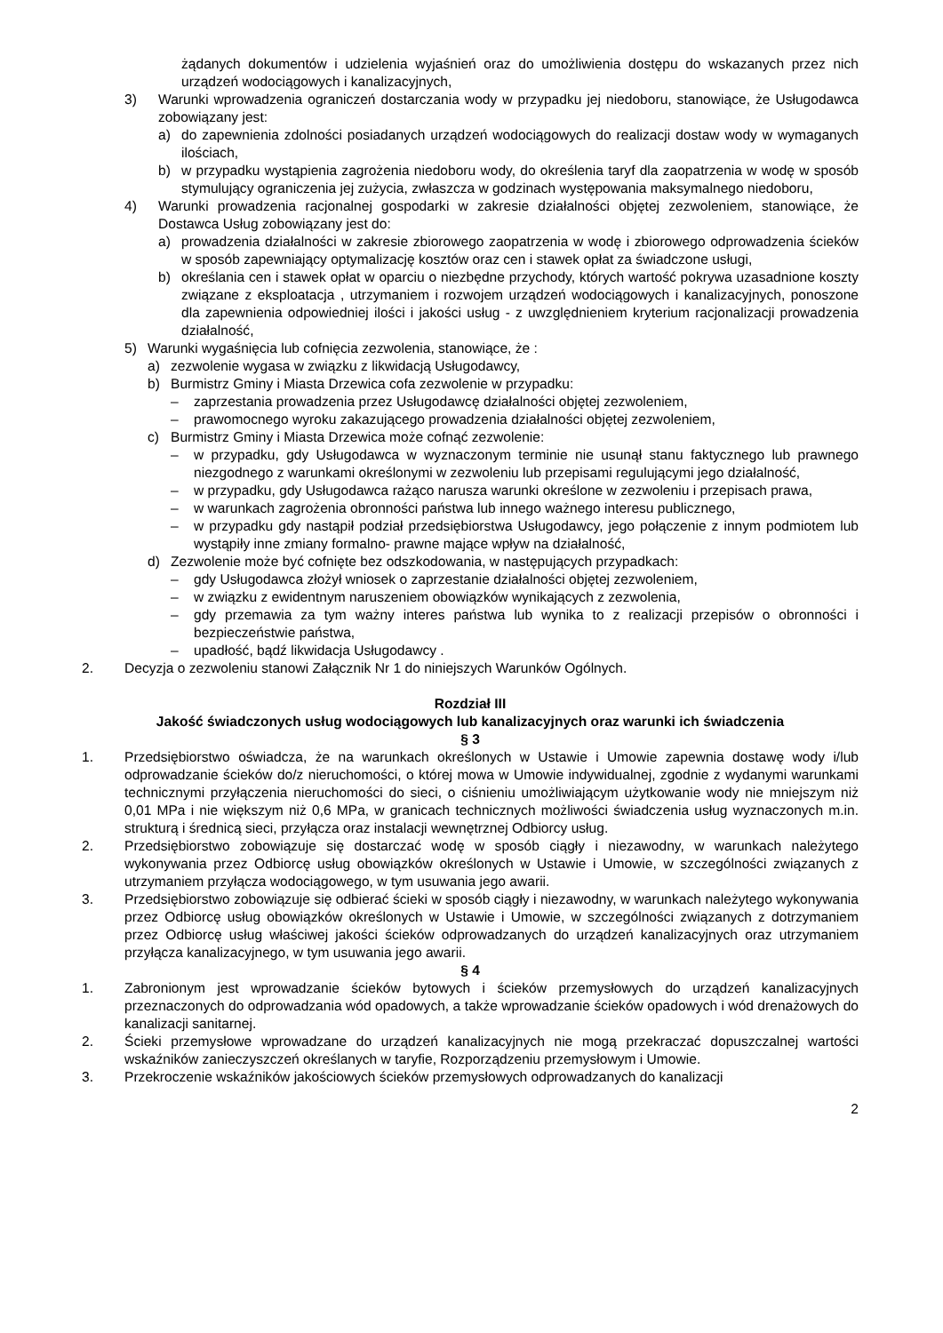żądanych dokumentów i udzielenia wyjaśnień oraz do umożliwienia dostępu do wskazanych przez nich urządzeń wodociągowych i kanalizacyjnych,
3) Warunki wprowadzenia ograniczeń dostarczania wody w przypadku jej niedoboru, stanowiące, że Usługodawca zobowiązany jest:
a) do zapewnienia zdolności posiadanych urządzeń wodociągowych do realizacji dostaw wody w wymaganych ilościach,
b) w przypadku wystąpienia zagrożenia niedoboru wody, do określenia taryf dla zaopatrzenia w wodę w sposób stymulujący ograniczenia jej zużycia, zwłaszcza w godzinach występowania maksymalnego niedoboru,
4) Warunki prowadzenia racjonalnej gospodarki w zakresie działalności objętej zezwoleniem, stanowiące, że Dostawca Usług zobowiązany jest do:
a) prowadzenia działalności w zakresie zbiorowego zaopatrzenia w wodę i zbiorowego odprowadzenia ścieków w sposób zapewniający optymalizację kosztów oraz cen i stawek opłat za świadczone usługi,
b) określania cen i stawek opłat w oparciu o niezbędne przychody, których wartość pokrywa uzasadnione koszty związane z eksploatacja , utrzymaniem i rozwojem urządzeń wodociągowych i kanalizacyjnych, ponoszone dla zapewnienia odpowiedniej ilości i jakości usług - z uwzględnieniem kryterium racjonalizacji prowadzenia działalność,
5) Warunki wygaśnięcia lub cofnięcia zezwolenia, stanowiące, że :
a) zezwolenie wygasa w związku z likwidacją Usługodawcy,
b) Burmistrz Gminy i Miasta Drzewica cofa zezwolenie w przypadku:
– zaprzestania prowadzenia przez Usługodawcę działalności objętej zezwoleniem,
– prawomocnego wyroku zakazującego prowadzenia działalności objętej zezwoleniem,
c) Burmistrz Gminy i Miasta Drzewica może cofnąć zezwolenie:
– w przypadku, gdy Usługodawca w wyznaczonym terminie nie usunął stanu faktycznego lub prawnego niezgodnego z warunkami określonymi w zezwoleniu lub przepisami regulującymi jego działalność,
– w przypadku, gdy Usługodawca rażąco narusza warunki określone w zezwoleniu i przepisach prawa,
– w warunkach zagrożenia obronności państwa lub innego ważnego interesu publicznego,
– w przypadku gdy nastąpił podział przedsiębiorstwa Usługodawcy, jego połączenie z innym podmiotem lub wystąpiły inne zmiany formalno- prawne mające wpływ na działalność,
d) Zezwolenie może być cofnięte bez odszkodowania, w następujących przypadkach:
– gdy Usługodawca złożył wniosek o zaprzestanie działalności objętej zezwoleniem,
– w związku z ewidentnym naruszeniem obowiązków wynikających z zezwolenia,
– gdy przemawia za tym ważny interes państwa lub wynika to z realizacji przepisów o obronności i bezpieczeństwie państwa,
– upadłość, bądź likwidacja Usługodawcy .
2. Decyzja o zezwoleniu stanowi Załącznik Nr 1 do niniejszych Warunków Ogólnych.
Rozdział III
Jakość świadczonych usług wodociągowych lub kanalizacyjnych oraz warunki ich świadczenia
§ 3
1. Przedsiębiorstwo oświadcza, że na warunkach określonych w Ustawie i Umowie zapewnia dostawę wody i/lub odprowadzanie ścieków do/z nieruchomości, o której mowa w Umowie indywidualnej, zgodnie z wydanymi warunkami technicznymi przyłączenia nieruchomości do sieci, o ciśnieniu umożliwiającym użytkowanie wody nie mniejszym niż 0,01 MPa i nie większym niż 0,6 MPa, w granicach technicznych możliwości świadczenia usług wyznaczonych m.in. strukturą i średnicą sieci, przyłącza oraz instalacji wewnętrznej Odbiorcy usług.
2. Przedsiębiorstwo zobowiązuje się dostarczać wodę w sposób ciągły i niezawodny, w warunkach należytego wykonywania przez Odbiorcę usług obowiązków określonych w Ustawie i Umowie, w szczególności związanych z utrzymaniem przyłącza wodociągowego, w tym usuwania jego awarii.
3. Przedsiębiorstwo zobowiązuje się odbierać ścieki w sposób ciągły i niezawodny, w warunkach należytego wykonywania przez Odbiorcę usług obowiązków określonych w Ustawie i Umowie, w szczególności związanych z dotrzymaniem przez Odbiorcę usług właściwej jakości ścieków odprowadzanych do urządzeń kanalizacyjnych oraz utrzymaniem przyłącza kanalizacyjnego, w tym usuwania jego awarii.
§ 4
1. Zabronionym jest wprowadzanie ścieków bytowych i ścieków przemysłowych do urządzeń kanalizacyjnych przeznaczonych do odprowadzania wód opadowych, a także wprowadzanie ścieków opadowych i wód drenażowych do kanalizacji sanitarnej.
2. Ścieki przemysłowe wprowadzane do urządzeń kanalizacyjnych nie mogą przekraczać dopuszczalnej wartości wskaźników zanieczyszczeń określanych w taryfie, Rozporządzeniu przemysłowym i Umowie.
3. Przekroczenie wskaźników jakościowych ścieków przemysłowych odprowadzanych do kanalizacji
2